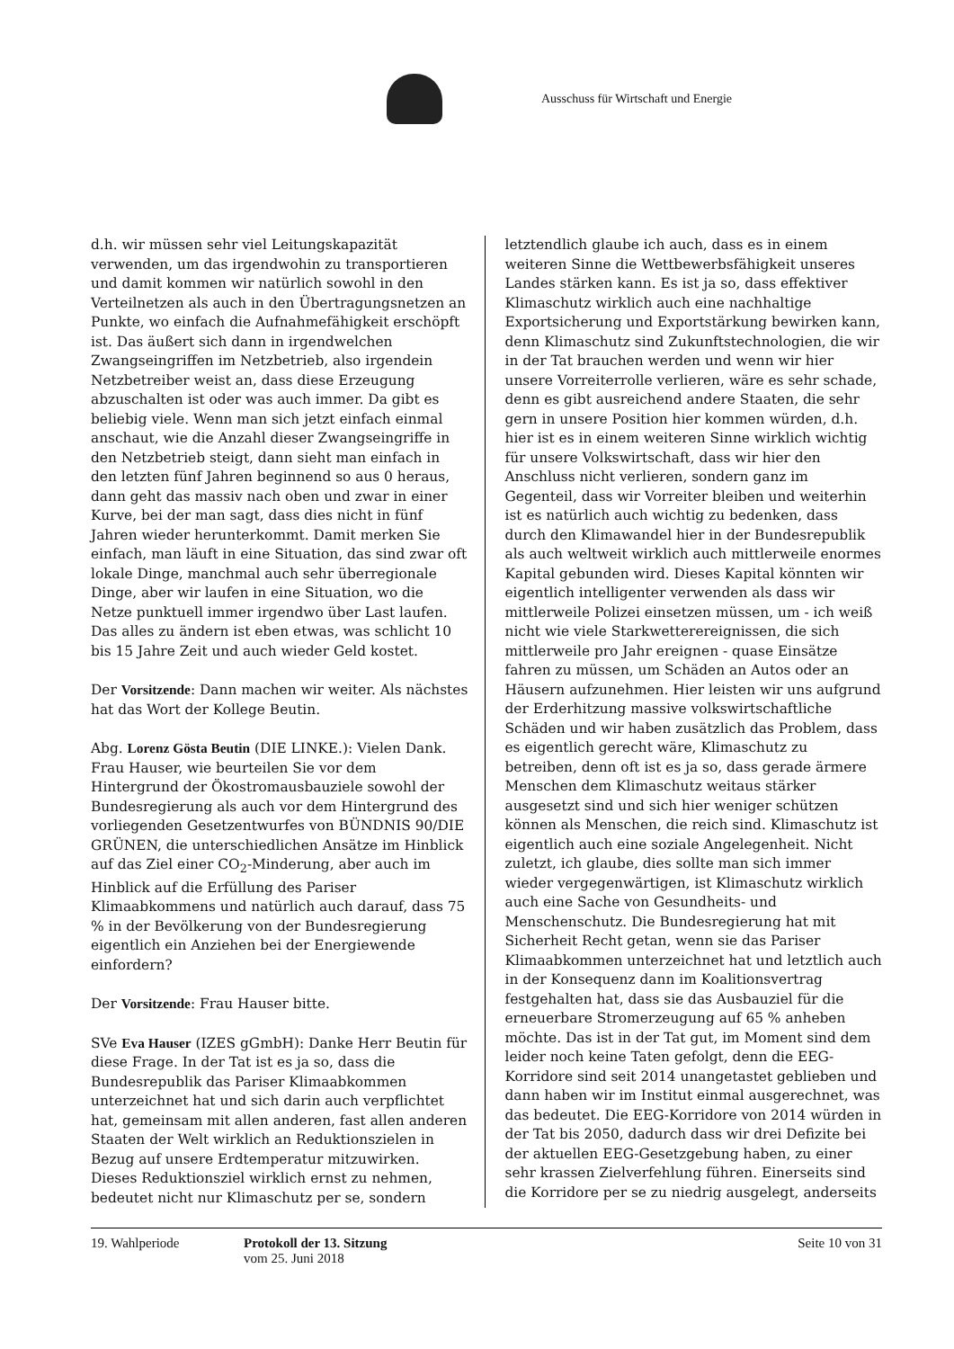Ausschuss für Wirtschaft und Energie
d.h. wir müssen sehr viel Leitungskapazität verwenden, um das irgendwohin zu transportieren und damit kommen wir natürlich sowohl in den Verteilnetzen als auch in den Übertragungsnetzen an Punkte, wo einfach die Aufnahmefähigkeit erschöpft ist. Das äußert sich dann in irgendwelchen Zwangseingriffen im Netzbetrieb, also irgendein Netzbetreiber weist an, dass diese Erzeugung abzuschalten ist oder was auch immer. Da gibt es beliebig viele. Wenn man sich jetzt einfach einmal anschaut, wie die Anzahl dieser Zwangseingriffe in den Netzbetrieb steigt, dann sieht man einfach in den letzten fünf Jahren beginnend so aus 0 heraus, dann geht das massiv nach oben und zwar in einer Kurve, bei der man sagt, dass dies nicht in fünf Jahren wieder herunterkommt. Damit merken Sie einfach, man läuft in eine Situation, das sind zwar oft lokale Dinge, manchmal auch sehr überregionale Dinge, aber wir laufen in eine Situation, wo die Netze punktuell immer irgendwo über Last laufen. Das alles zu ändern ist eben etwas, was schlicht 10 bis 15 Jahre Zeit und auch wieder Geld kostet.
Der Vorsitzende: Dann machen wir weiter. Als nächstes hat das Wort der Kollege Beutin.
Abg. Lorenz Gösta Beutin (DIE LINKE.): Vielen Dank. Frau Hauser, wie beurteilen Sie vor dem Hintergrund der Ökostromausbauziele sowohl der Bundesregierung als auch vor dem Hintergrund des vorliegenden Gesetzentwurfes von BÜNDNIS 90/DIE GRÜNEN, die unterschiedlichen Ansätze im Hinblick auf das Ziel einer CO<sub>2</sub>-Minderung, aber auch im Hinblick auf die Erfüllung des Pariser Klimaabkommens und natürlich auch darauf, dass 75 % in der Bevölkerung von der Bundesregierung eigentlich ein Anziehen bei der Energiewende einfordern?
Der Vorsitzende: Frau Hauser bitte.
SVe Eva Hauser (IZES gGmbH): Danke Herr Beutin für diese Frage. In der Tat ist es ja so, dass die Bundesrepublik das Pariser Klimaabkommen unterzeichnet hat und sich darin auch verpflichtet hat, gemeinsam mit allen anderen, fast allen anderen Staaten der Welt wirklich an Reduktionszielen in Bezug auf unsere Erdtemperatur mitzuwirken. Dieses Reduktionsziel wirklich ernst zu nehmen, bedeutet nicht nur Klimaschutz per se, sondern
letztendlich glaube ich auch, dass es in einem weiteren Sinne die Wettbewerbsfähigkeit unseres Landes stärken kann. Es ist ja so, dass effektiver Klimaschutz wirklich auch eine nachhaltige Exportsicherung und Exportstärkung bewirken kann, denn Klimaschutz sind Zukunftstechnologien, die wir in der Tat brauchen werden und wenn wir hier unsere Vorreiterrolle verlieren, wäre es sehr schade, denn es gibt ausreichend andere Staaten, die sehr gern in unsere Position hier kommen würden, d.h. hier ist es in einem weiteren Sinne wirklich wichtig für unsere Volkswirtschaft, dass wir hier den Anschluss nicht verlieren, sondern ganz im Gegenteil, dass wir Vorreiter bleiben und weiterhin ist es natürlich auch wichtig zu bedenken, dass durch den Klimawandel hier in der Bundesrepublik als auch weltweit wirklich auch mittlerweile enormes Kapital gebunden wird. Dieses Kapital könnten wir eigentlich intelligenter verwenden als dass wir mittlerweile Polizei einsetzen müssen, um - ich weiß nicht wie viele Starkwetterereignissen, die sich mittlerweile pro Jahr ereignen - quase Einsätze fahren zu müssen, um Schäden an Autos oder an Häusern aufzunehmen. Hier leisten wir uns aufgrund der Erderhitzung massive volkswirtschaftliche Schäden und wir haben zusätzlich das Problem, dass es eigentlich gerecht wäre, Klimaschutz zu betreiben, denn oft ist es ja so, dass gerade ärmere Menschen dem Klimaschutz weitaus stärker ausgesetzt sind und sich hier weniger schützen können als Menschen, die reich sind. Klimaschutz ist eigentlich auch eine soziale Angelegenheit. Nicht zuletzt, ich glaube, dies sollte man sich immer wieder vergegenwärtigen, ist Klimaschutz wirklich auch eine Sache von Gesundheits- und Menschenschutz. Die Bundesregierung hat mit Sicherheit Recht getan, wenn sie das Pariser Klimaabkommen unterzeichnet hat und letztlich auch in der Konsequenz dann im Koalitionsvertrag festgehalten hat, dass sie das Ausbauziel für die erneuerbare Stromerzeugung auf 65 % anheben möchte. Das ist in der Tat gut, im Moment sind dem leider noch keine Taten gefolgt, denn die EEG-Korridore sind seit 2014 unangetastet geblieben und dann haben wir im Institut einmal ausgerechnet, was das bedeutet. Die EEG-Korridore von 2014 würden in der Tat bis 2050, dadurch dass wir drei Defizite bei der aktuellen EEG-Gesetzgebung haben, zu einer sehr krassen Zielverfehlung führen. Einerseits sind die Korridore per se zu niedrig ausgelegt, anderseits
19. Wahlperiode Protokoll der 13. Sitzung
vom 25. Juni 2018
Seite 10 von 31